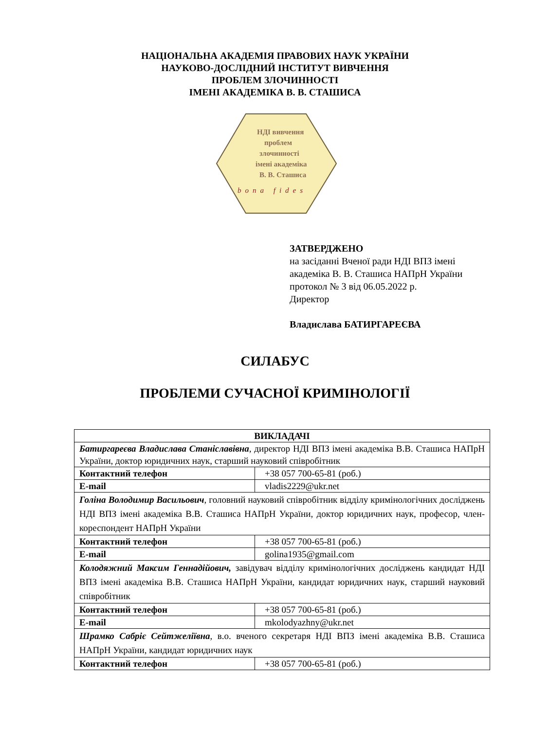НАЦІОНАЛЬНА АКАДЕМІЯ ПРАВОВИХ НАУК УКРАЇНИ
НАУКОВО-ДОСЛІДНИЙ ІНСТИТУТ ВИВЧЕННЯ
ПРОБЛЕМ ЗЛОЧИННОСТІ
ІМЕНІ АКАДЕМІКА В. В. СТАШИСА
НДІ вивчення проблем злочинності імені академіка В. В. Сташиса
bona fides
ЗАТВЕРДЖЕНО
на засіданні Вченої ради НДІ ВПЗ імені академіка В. В. Сташиса НАПрН України протокол № 3 від 06.05.2022 р.
Директор
Владислава БАТИРГАРЕЄВА
СИЛАБУС
ПРОБЛЕМИ СУЧАСНОЇ КРИМІНОЛОГІЇ
| ВИКЛАДАЧІ | |
| --- | --- |
| Батиргареєва Владислава Станіславівна , директор НДІ ВПЗ імені академіка В.В. Сташиса НАПрН України, доктор юридичних наук, старший науковий співробітник | |
| Контактний телефон | +38 057 700-65-81 (роб.) |
| E-mail | vladis2229@ukr.net |
| Голіна Володимир Васильович , головний науковий співробітник відділу кримінологічних досліджень НДІ ВПЗ імені академіка В.В. Сташиса НАПрН України, доктор юридичних наук, професор, член-кореспондент НАПрН України | |
| Контактний телефон | +38 057 700-65-81 (роб.) |
| E-mail | golina1935@gmail.com |
| Колодяжний Максим Геннадійович, завідувач відділу кримінологічних досліджень кандидат НДІ ВПЗ імені академіка В.В. Сташиса НАПрН України, кандидат юридичних наук, старший науковий співробітник | |
| Контактний телефон | +38 057 700-65-81 (роб.) |
| E-mail | mkolodyazhny@ukr.net |
| Шрамко Сабріє Сейтжеліївна , в.о. вченого секретаря НДІ ВПЗ імені академіка В.В. Сташиса НАПрН України, кандидат юридичних наук | |
| Контактний телефон | +38 057 700-65-81 (роб.) |